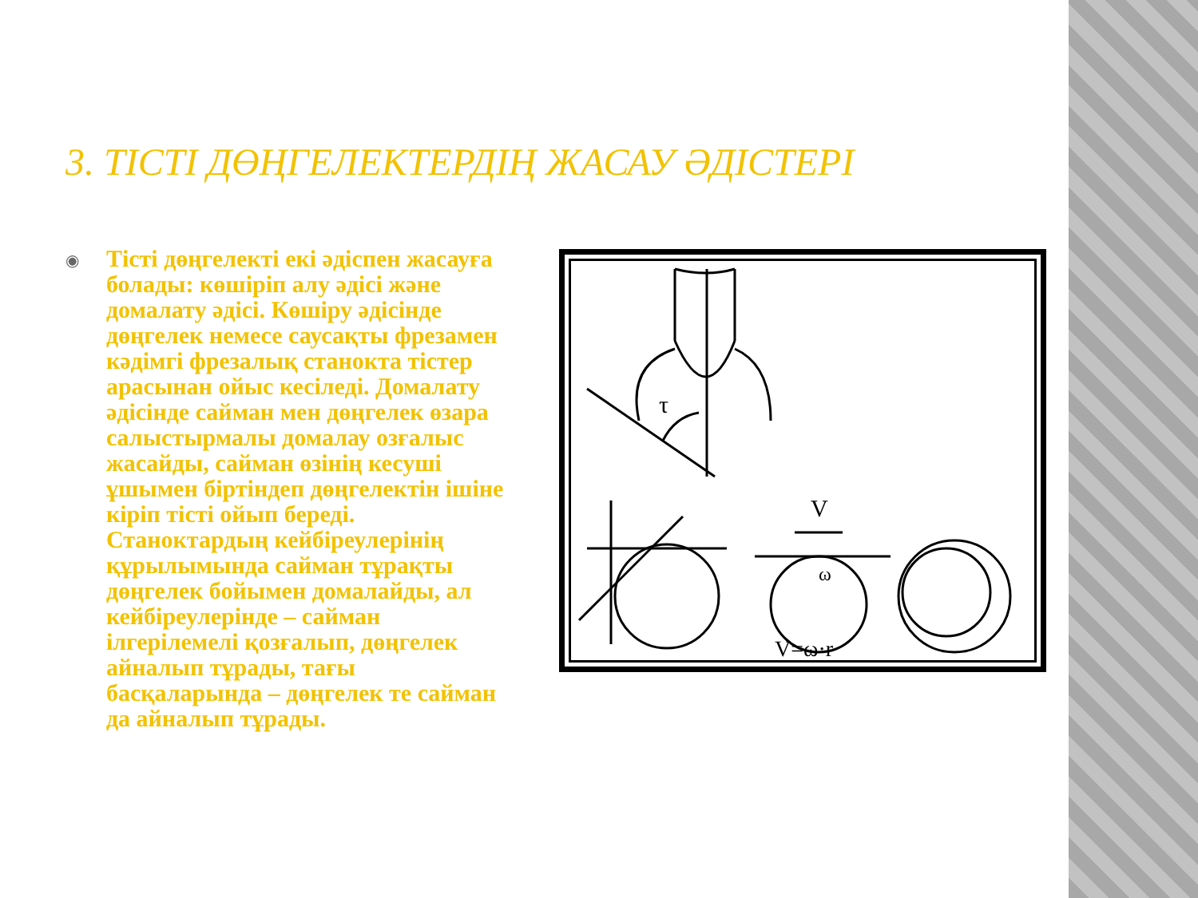3. ТІСТІ ДӨҢГЕЛЕКТЕРДІҢ ЖАСАУ ӘДІСТЕРІ
◉
Тісті дөңгелекті екі әдіспен жасауға болады: көшіріп алу әдісі және домалату әдісі. Көшіру әдісінде дөңгелек немесе саусақты фрезамен кәдімгі фрезалық станокта тістер арасынан ойыс кесіледі. Домалату әдісінде сайман мен дөңгелек өзара салыстырмалы домалау озғалыс жасайды, сайман өзінің кесуші ұшымен біртіндеп дөңгелектін ішіне кіріп тісті ойып береді. Станоктардың кейбіреулерінің құрылымында сайман тұрақты дөңгелек бойымен домалайды, ал кейбіреулерінде – сайман ілгерілемелі қозғалып, дөңгелек айналып тұрады, тағы басқаларында – дөңгелек те сайман да айналып тұрады.
V
ω
V=ω·r
τ